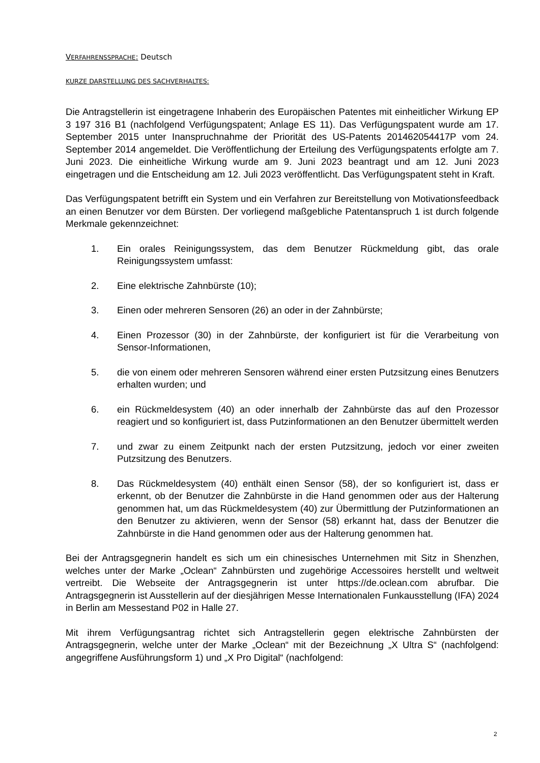VERFAHRENSSPRACHE: Deutsch
KURZE DARSTELLUNG DES SACHVERHALTES:
Die Antragstellerin ist eingetragene Inhaberin des Europäischen Patentes mit einheitlicher Wirkung EP 3 197 316 B1 (nachfolgend Verfügungspatent; Anlage ES 11). Das Verfügungspatent wurde am 17. September 2015 unter Inanspruchnahme der Priorität des US-Patents 201462054417P vom 24. September 2014 angemeldet. Die Veröffentlichung der Erteilung des Verfügungspatents erfolgte am 7. Juni 2023. Die einheitliche Wirkung wurde am 9. Juni 2023 beantragt und am 12. Juni 2023 eingetragen und die Entscheidung am 12. Juli 2023 veröffentlicht. Das Verfügungspatent steht in Kraft.
Das Verfügungspatent betrifft ein System und ein Verfahren zur Bereitstellung von Motivationsfeedback an einen Benutzer vor dem Bürsten. Der vorliegend maßgebliche Patentanspruch 1 ist durch folgende Merkmale gekennzeichnet:
1. Ein orales Reinigungssystem, das dem Benutzer Rückmeldung gibt, das orale Reinigungssystem umfasst:
2. Eine elektrische Zahnbürste (10);
3. Einen oder mehreren Sensoren (26) an oder in der Zahnbürste;
4. Einen Prozessor (30) in der Zahnbürste, der konfiguriert ist für die Verarbeitung von Sensor-Informationen,
5. die von einem oder mehreren Sensoren während einer ersten Putzsitzung eines Benutzers erhalten wurden; und
6. ein Rückmeldesystem (40) an oder innerhalb der Zahnbürste das auf den Prozessor reagiert und so konfiguriert ist, dass Putzinformationen an den Benutzer übermittelt werden
7. und zwar zu einem Zeitpunkt nach der ersten Putzsitzung, jedoch vor einer zweiten Putzsitzung des Benutzers.
8. Das Rückmeldesystem (40) enthält einen Sensor (58), der so konfiguriert ist, dass er erkennt, ob der Benutzer die Zahnbürste in die Hand genommen oder aus der Halterung genommen hat, um das Rückmeldesystem (40) zur Übermittlung der Putzinformationen an den Benutzer zu aktivieren, wenn der Sensor (58) erkannt hat, dass der Benutzer die Zahnbürste in die Hand genommen oder aus der Halterung genommen hat.
Bei der Antragsgegnerin handelt es sich um ein chinesisches Unternehmen mit Sitz in Shenzhen, welches unter der Marke „Oclean“ Zahnbürsten und zugehörige Accessoires herstellt und weltweit vertreibt. Die Webseite der Antragsgegnerin ist unter https://de.oclean.com abrufbar. Die Antragsgegnerin ist Ausstellerin auf der diesjährigen Messe Internationalen Funkausstellung (IFA) 2024 in Berlin am Messestand P02 in Halle 27.
Mit ihrem Verfügungsantrag richtet sich Antragstellerin gegen elektrische Zahnbürsten der Antragsgegnerin, welche unter der Marke „Oclean“ mit der Bezeichnung „X Ultra S“ (nachfolgend: angegriffene Ausführungsform 1) und „X Pro Digital“ (nachfolgend:
2